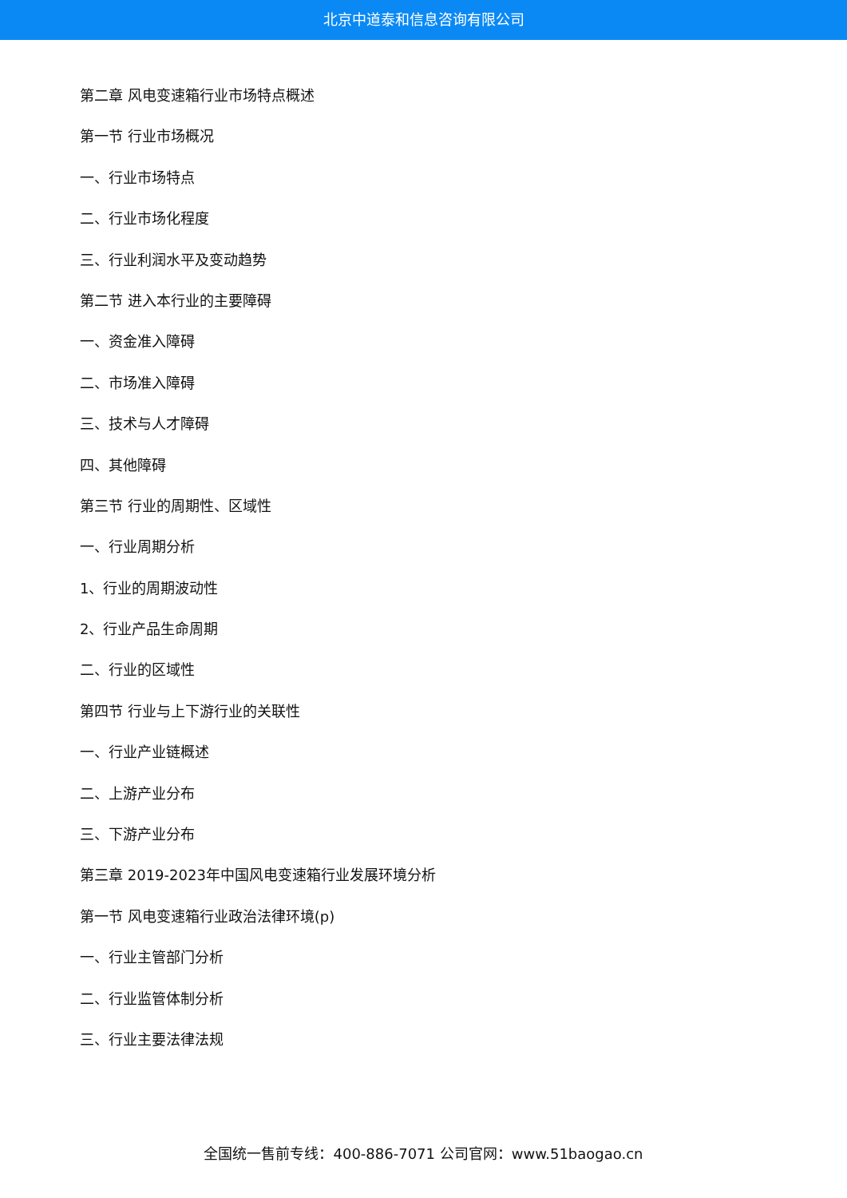北京中道泰和信息咨询有限公司
第二章 风电变速箱行业市场特点概述
第一节 行业市场概况
一、行业市场特点
二、行业市场化程度
三、行业利润水平及变动趋势
第二节 进入本行业的主要障碍
一、资金准入障碍
二、市场准入障碍
三、技术与人才障碍
四、其他障碍
第三节 行业的周期性、区域性
一、行业周期分析
1、行业的周期波动性
2、行业产品生命周期
二、行业的区域性
第四节 行业与上下游行业的关联性
一、行业产业链概述
二、上游产业分布
三、下游产业分布
第三章 2019-2023年中国风电变速箱行业发展环境分析
第一节 风电变速箱行业政治法律环境(p)
一、行业主管部门分析
二、行业监管体制分析
三、行业主要法律法规
全国统一售前专线：400-886-7071 公司官网：www.51baogao.cn